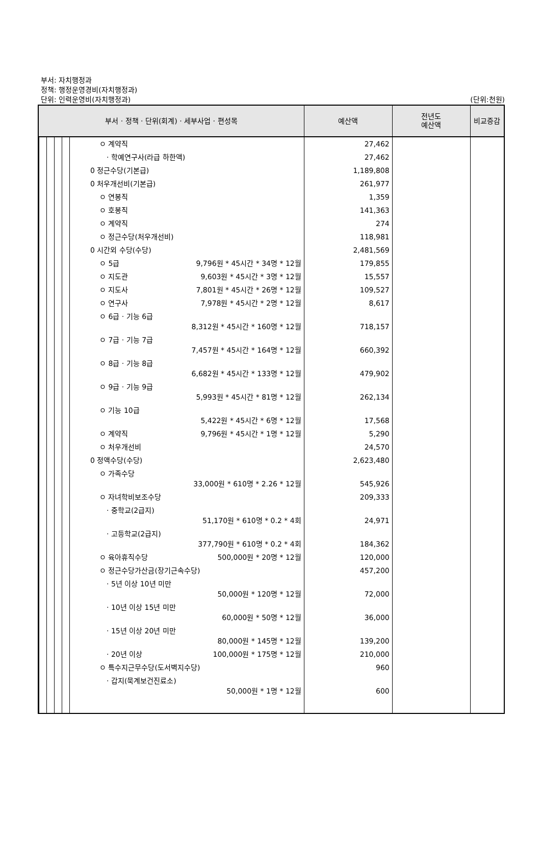부서: 자치행정과
정책: 행정운영경비(자치행정과)
단위: 인력운영비(자치행정과)
(단위:천원)
| 부서 · 정책 · 단위(회계) · 세부사업 · 편성목 | | 예산액 | 전년도 예산액 | 비교증감 |
| --- | --- | --- | --- | --- |
| | ㅇ 계약직 | 27,462 | | |
| | · 학예연구사(라급 하한액) | 27,462 | | |
| | 0 정근수당(기본급) | 1,189,808 | | |
| | 0 처우개선비(기본급) | 261,977 | | |
| | ㅇ 연봉직 | 1,359 | | |
| | ㅇ 호봉직 | 141,363 | | |
| | ㅇ 계약직 | 274 | | |
| | ㅇ 정근수당(처우개선비) | 118,981 | | |
| | 0 시간외 수당(수당) | 2,481,569 | | |
| | ㅇ 5급 9,796원 * 45시간 * 34명 * 12월 | 179,855 | | |
| | ㅇ 지도관 9,603원 * 45시간 * 3명 * 12월 | 15,557 | | |
| | ㅇ 지도사 7,801원 * 45시간 * 26명 * 12월 | 109,527 | | |
| | ㅇ 연구사 7,978원 * 45시간 * 2명 * 12월 | 8,617 | | |
| | ㅇ 6급 · 기능 6급 8,312원 * 45시간 * 160명 * 12월 | 718,157 | | |
| | ㅇ 7급 · 기능 7급 7,457원 * 45시간 * 164명 * 12월 | 660,392 | | |
| | ㅇ 8급 · 기능 8급 6,682원 * 45시간 * 133명 * 12월 | 479,902 | | |
| | ㅇ 9급 · 기능 9급 5,993원 * 45시간 * 81명 * 12월 | 262,134 | | |
| | ㅇ 기능 10급 5,422원 * 45시간 * 6명 * 12월 | 17,568 | | |
| | ㅇ 계약직 9,796원 * 45시간 * 1명 * 12월 | 5,290 | | |
| | ㅇ 처우개선비 | 24,570 | | |
| | 0 정액수당(수당) | 2,623,480 | | |
| | ㅇ 가족수당 33,000원 * 610명 * 2.26 * 12월 | 545,926 | | |
| | ㅇ 자녀학비보조수당 | 209,333 | | |
| | · 중학교(2급지) 51,170원 * 610명 * 0.2 * 4회 | 24,971 | | |
| | · 고등학교(2급지) 377,790원 * 610명 * 0.2 * 4회 | 184,362 | | |
| | ㅇ 육아휴직수당 500,000원 * 20명 * 12월 | 120,000 | | |
| | ㅇ 정근수당가산금(장기근속수당) | 457,200 | | |
| | · 5년 이상 10년 미만 50,000원 * 120명 * 12월 | 72,000 | | |
| | · 10년 이상 15년 미만 60,000원 * 50명 * 12월 | 36,000 | | |
| | · 15년 이상 20년 미만 80,000원 * 145명 * 12월 | 139,200 | | |
| | · 20년 이상 100,000원 * 175명 * 12월 | 210,000 | | |
| | ㅇ 특수지근무수당(도서벽지수당) | 960 | | |
| | · 갑지(묵계보건진료소) 50,000원 * 1명 * 12월 | 600 | | |